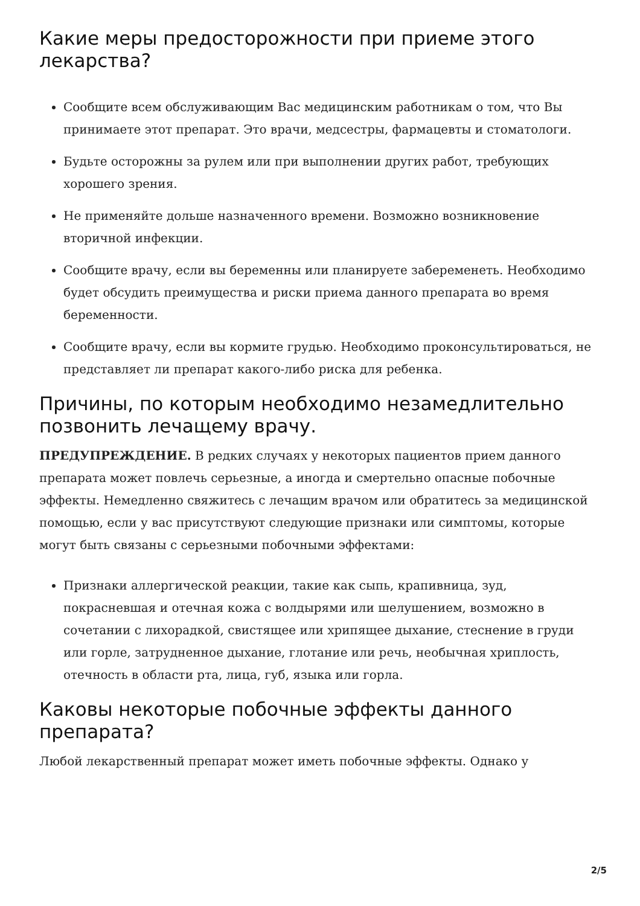Какие меры предосторожности при приеме этого лекарства?
Сообщите всем обслуживающим Вас медицинским работникам о том, что Вы принимаете этот препарат. Это врачи, медсестры, фармацевты и стоматологи.
Будьте осторожны за рулем или при выполнении других работ, требующих хорошего зрения.
Не применяйте дольше назначенного времени. Возможно возникновение вторичной инфекции.
Сообщите врачу, если вы беременны или планируете забеременеть. Необходимо будет обсудить преимущества и риски приема данного препарата во время беременности.
Сообщите врачу, если вы кормите грудью. Необходимо проконсультироваться, не представляет ли препарат какого-либо риска для ребенка.
Причины, по которым необходимо незамедлительно позвонить лечащему врачу.
ПРЕДУПРЕЖДЕНИЕ. В редких случаях у некоторых пациентов прием данного препарата может повлечь серьезные, а иногда и смертельно опасные побочные эффекты. Немедленно свяжитесь с лечащим врачом или обратитесь за медицинской помощью, если у вас присутствуют следующие признаки или симптомы, которые могут быть связаны с серьезными побочными эффектами:
Признаки аллергической реакции, такие как сыпь, крапивница, зуд, покрасневшая и отечная кожа с волдырями или шелушением, возможно в сочетании с лихорадкой, свистящее или хрипящее дыхание, стеснение в груди или горле, затрудненное дыхание, глотание или речь, необычная хриплость, отечность в области рта, лица, губ, языка или горла.
Каковы некоторые побочные эффекты данного препарата?
Любой лекарственный препарат может иметь побочные эффекты. Однако у
2/5